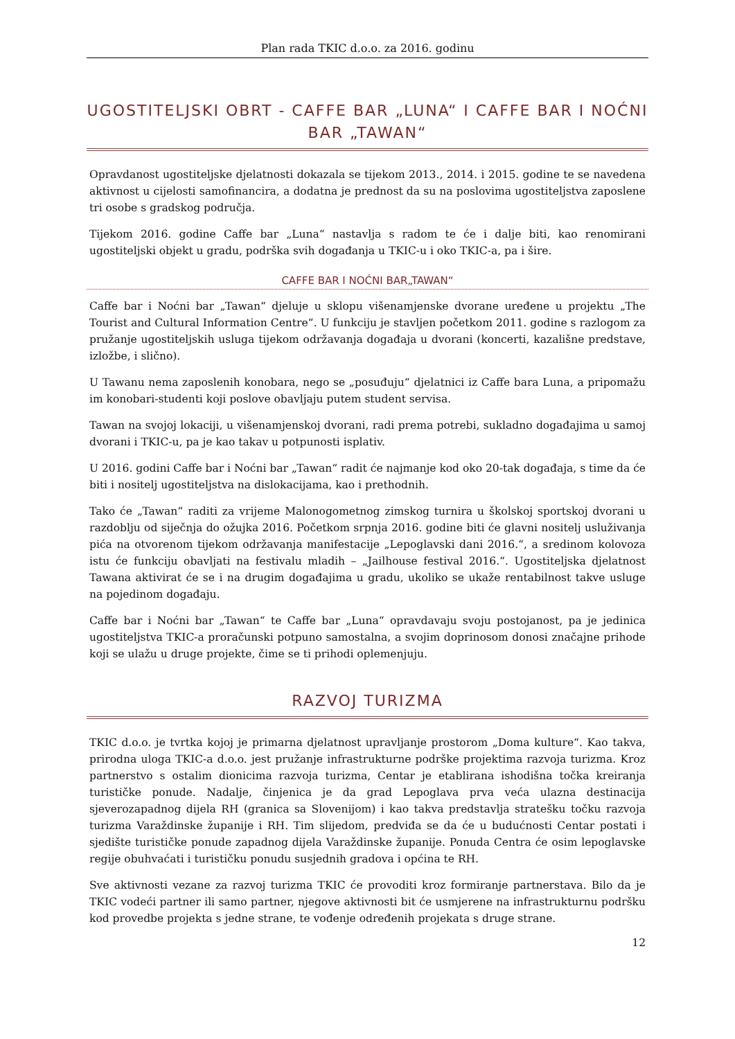Plan rada TKIC d.o.o. za 2016. godinu
UGOSTITELJSKI OBRT - CAFFE BAR „LUNA“ I CAFFE BAR I NOĆNI BAR „TAWAN“
Opravdanost ugostiteljske djelatnosti dokazala se tijekom 2013., 2014. i 2015. godine te se navedena aktivnost u cijelosti samofinancira, a dodatna je prednost da su na poslovima ugostiteljstva zaposlene tri osobe s gradskog područja.
Tijekom 2016. godine Caffe bar „Luna“ nastavlja s radom te će i dalje biti, kao renomirani ugostiteljski objekt u gradu, podrška svih događanja u TKIC-u i oko TKIC-a, pa i šire.
CAFFE BAR I NOĆNI BAR„TAWAN“
Caffe bar i Noćni bar „Tawan“ djeluje u sklopu višenamjenske dvorane uređene u projektu „The Tourist and Cultural Information Centre“. U funkciju je stavljen početkom 2011. godine s razlogom za pružanje ugostiteljskih usluga tijekom održavanja događaja u dvorani (koncerti, kazališne predstave, izložbe, i slično).
U Tawanu nema zaposlenih konobara, nego se „posuđuju“ djelatnici iz Caffe bara Luna, a pripomažu im konobari-studenti koji poslove obavljaju putem student servisa.
Tawan na svojoj lokaciji, u višenamjenskoj dvorani, radi prema potrebi, sukladno događajima u samoj dvorani i TKIC-u, pa je kao takav u potpunosti isplativ.
U 2016. godini Caffe bar i Noćni bar „Tawan“ radit će najmanje kod oko 20-tak događaja, s time da će biti i nositelj ugostiteljstva na dislokacijama, kao i prethodnih.
Tako će „Tawan“ raditi za vrijeme Malonogometnog zimskog turnira u školskoj sportskoj dvorani u razdoblju od siječnja do ožujka 2016. Početkom srpnja 2016. godine biti će glavni nositelj usluživanja pića na otvorenom tijekom održavanja manifestacije „Lepoglavski dani 2016.“, a sredinom kolovoza istu će funkciju obavljati na festivalu mladih – „Jailhouse festival 2016.“. Ugostiteljska djelatnost Tawana aktivirat će se i na drugim događajima u gradu, ukoliko se ukaže rentabilnost takve usluge na pojedinom događaju.
Caffe bar i Noćni bar „Tawan“ te Caffe bar „Luna“ opravdavaju svoju postojanost, pa je jedinica ugostiteljstva TKIC-a proračunski potpuno samostalna, a svojim doprinosom donosi značajne prihode koji se ulažu u druge projekte, čime se ti prihodi oplemenjuju.
RAZVOJ TURIZMA
TKIC d.o.o. je tvrtka kojoj je primarna djelatnost upravljanje prostorom „Doma kulture“. Kao takva, prirodna uloga TKIC-a d.o.o. jest pružanje infrastrukturne podrške projektima razvoja turizma. Kroz partnerstvo s ostalim dionicima razvoja turizma, Centar je etablirana ishodišna točka kreiranja turističke ponude. Nadalje, činjenica je da grad Lepoglava prva veća ulazna destinacija sjeverozapadnog dijela RH (granica sa Slovenijom) i kao takva predstavlja stratešku točku razvoja turizma Varaždinske županije i RH. Tim slijedom, predviđa se da će u budućnosti Centar postati i sjedište turističke ponude zapadnog dijela Varaždinske županije. Ponuda Centra će osim lepoglavske regije obuhvaćati i turističku ponudu susjednih gradova i općina te RH.
Sve aktivnosti vezane za razvoj turizma TKIC će provoditi kroz formiranje partnerstava. Bilo da je TKIC vodeći partner ili samo partner, njegove aktivnosti bit će usmjerene na infrastrukturnu podršku kod provedbe projekta s jedne strane, te vođenje određenih projekata s druge strane.
12